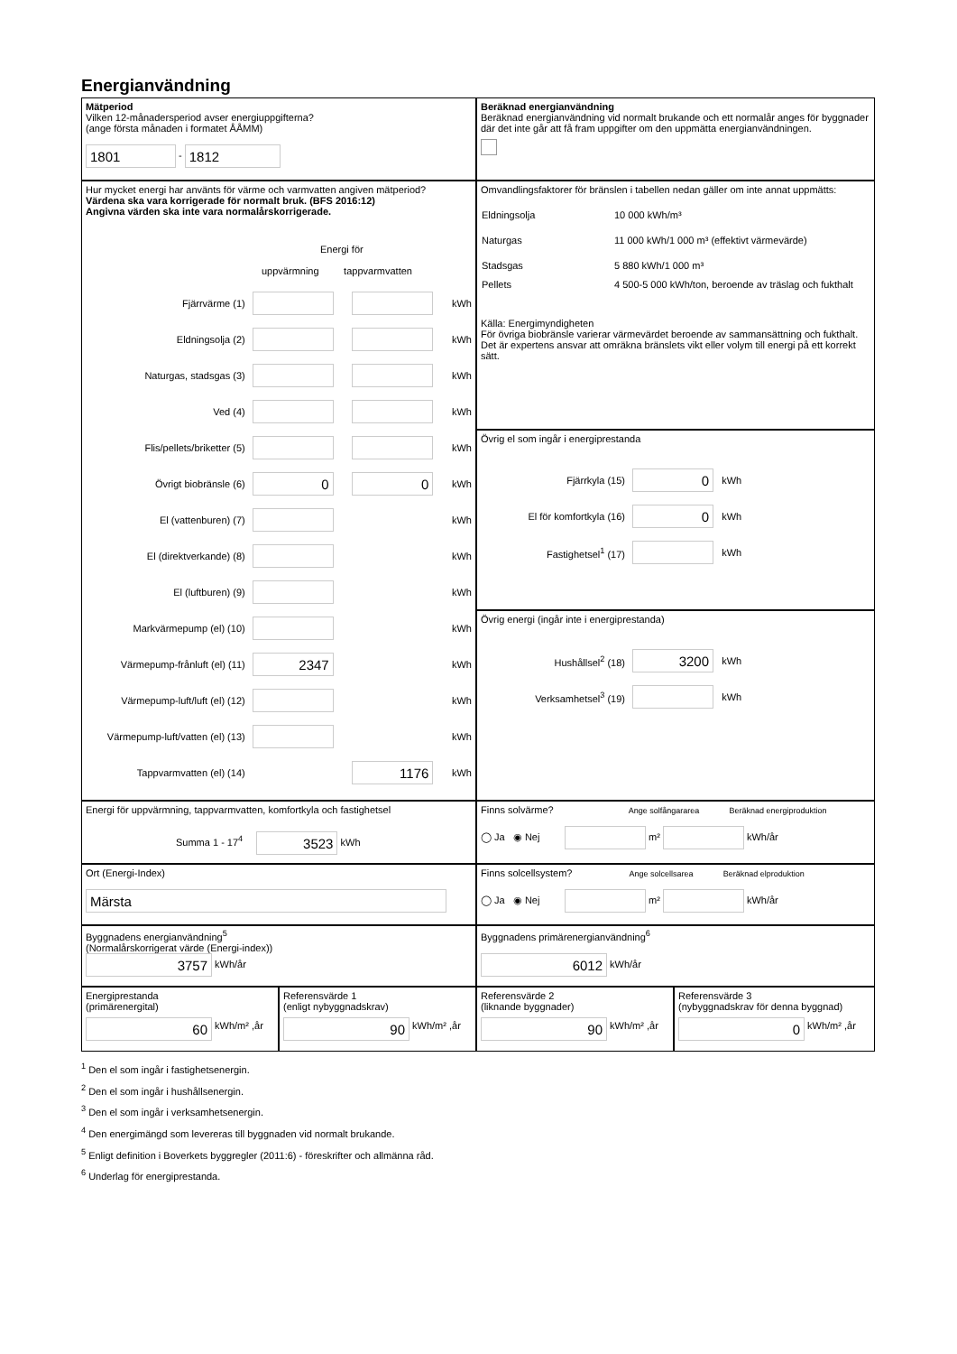Energianvändning
Mätperiod
Vilken 12-månadersperiod avser energiuppgifterna?
(ange första månaden i formatet ÅÅMM)
1801 - 1812
Beräknad energianvändning
Beräknad energianvändning vid normalt brukande och ett normalår anges för byggnader där det inte går att få fram uppgifter om den uppmätta energianvändningen.
Hur mycket energi har använts för värme och varmvatten angiven mätperiod?
Värdena ska vara korrigerade för normalt bruk. (BFS 2016:12)
Angivna värden ska inte vara normalårskorrigerade.
Energi för
uppvärmning tappvarmvatten
Fjärrvärme (1) kWh
Eldningsolja (2) kWh
Naturgas, stadsgas (3) kWh
Ved (4) kWh
Flis/pellets/briketter (5) kWh
Övrigt biobränsle (6) 0 0 kWh
El (vattenburen) (7) kWh
El (direktverkande) (8) kWh
El (luftburen) (9) kWh
Markvärmepump (el) (10) kWh
Värmepump-frånluft (el) (11) 2347 kWh
Värmepump-luft/luft (el) (12) kWh
Värmepump-luft/vatten (el) (13) kWh
Tappvarmvatten (el) (14) 1176 kWh
Omvandlingsfaktorer för bränslen i tabellen nedan gäller om inte annat uppmätts:
| Eldningsolja | 10 000 kWh/m³ |
| Naturgas | 11 000 kWh/1 000 m³ (effektivt värmevärde) |
| Stadsgas | 5 880 kWh/1 000 m³ |
| Pellets | 4 500-5 000 kWh/ton, beroende av träslag och fukthalt |
Källa: Energimyndigheten
För övriga biobränsle varierar värmevärdet beroende av sammansättning och fukthalt. Det är expertens ansvar att omräkna bränslets vikt eller volym till energi på ett korrekt sätt.
Övrig el som ingår i energiprestanda
Fjärrkyla (15) 0 kWh
El för komfortkyla (16) 0 kWh
Fastighetsel<sup>1</sup> (17) kWh
Övrig energi (ingår inte i energiprestanda)
Hushållsel<sup>2</sup> (18) 3200 kWh
Verksamhetsel<sup>3</sup> (19) kWh
Energi för uppvärmning, tappvarmvatten, komfortkyla och fastighetsel
Summa 1 - 17<sup>4</sup> 3523 kWh
Finns solvärme? Ange solfångararea Beräknad energiproduktion
◯ Ja ◉ Nej m² kWh/år
Ort (Energi-Index)
Märsta
Finns solcellsystem? Ange solcellsarea Beräknad elproduktion
◯ Ja ◉ Nej m² kWh/år
Byggnadens energianvändning<sup>5</sup>
(Normalårskorrigerat värde (Energi-index))
3757 kWh/år
Byggnadens primärenergianvändning<sup>6</sup>
6012 kWh/år
Energiprestanda
(primärenergital)
60 kWh/m² ,år
Referensvärde 1
(enligt nybyggnadskrav)
90 kWh/m² ,år
Referensvärde 2
(liknande byggnader)
90 kWh/m² ,år
Referensvärde 3
(nybyggnadskrav för denna byggnad)
0 kWh/m² ,år
<sup>1</sup> Den el som ingår i fastighetsenergin.
<sup>2</sup> Den el som ingår i hushållsenergin.
<sup>3</sup> Den el som ingår i verksamhetsenergin.
<sup>4</sup> Den energimängd som levereras till byggnaden vid normalt brukande.
<sup>5</sup> Enligt definition i Boverkets byggregler (2011:6) - föreskrifter och allmänna råd.
<sup>6</sup> Underlag för energiprestanda.